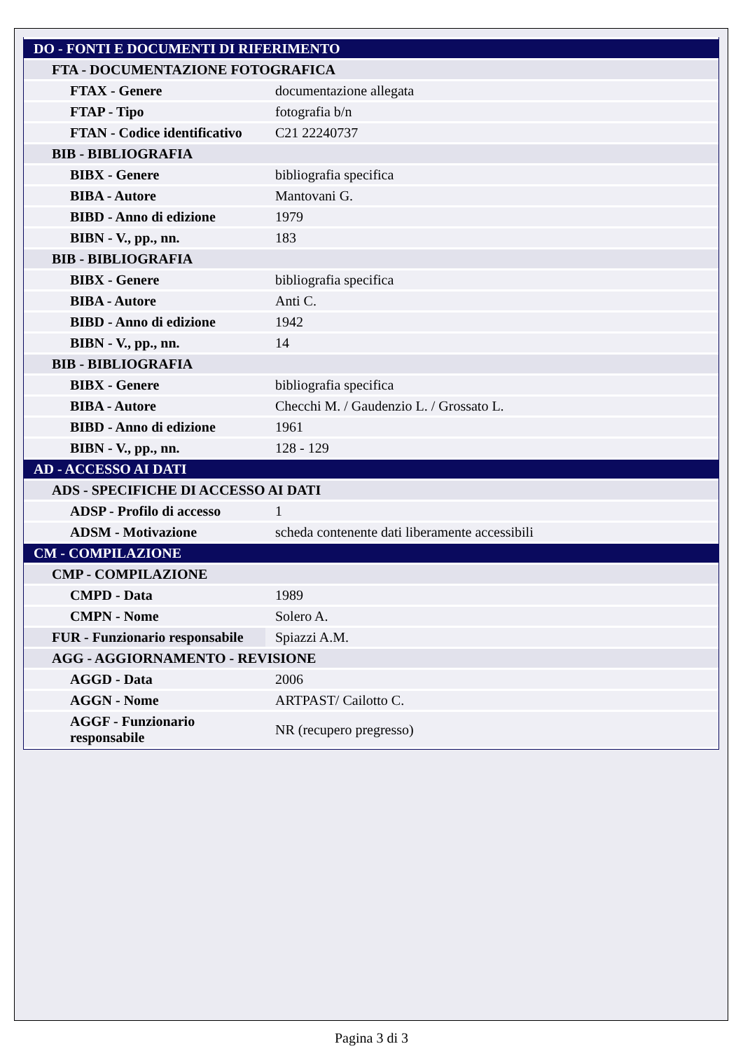| DO - FONTI E DOCUMENTI DI RIFERIMENTO | |
| FTA - DOCUMENTAZIONE FOTOGRAFICA | |
| FTAX - Genere | documentazione allegata |
| FTAP - Tipo | fotografia b/n |
| FTAN - Codice identificativo | C21 22240737 |
| BIB - BIBLIOGRAFIA | |
| BIBX - Genere | bibliografia specifica |
| BIBA - Autore | Mantovani G. |
| BIBD - Anno di edizione | 1979 |
| BIBN - V., pp., nn. | 183 |
| BIB - BIBLIOGRAFIA | |
| BIBX - Genere | bibliografia specifica |
| BIBA - Autore | Anti C. |
| BIBD - Anno di edizione | 1942 |
| BIBN - V., pp., nn. | 14 |
| BIB - BIBLIOGRAFIA | |
| BIBX - Genere | bibliografia specifica |
| BIBA - Autore | Checchi M. / Gaudenzio L. / Grossato L. |
| BIBD - Anno di edizione | 1961 |
| BIBN - V., pp., nn. | 128 - 129 |
| AD - ACCESSO AI DATI | |
| ADS - SPECIFICHE DI ACCESSO AI DATI | |
| ADSP - Profilo di accesso | 1 |
| ADSM - Motivazione | scheda contenente dati liberamente accessibili |
| CM - COMPILAZIONE | |
| CMP - COMPILAZIONE | |
| CMPD - Data | 1989 |
| CMPN - Nome | Solero A. |
| FUR - Funzionario responsabile | Spiazzi A.M. |
| AGG - AGGIORNAMENTO - REVISIONE | |
| AGGD - Data | 2006 |
| AGGN - Nome | ARTPAST/ Cailotto C. |
| AGGF - Funzionario responsabile | NR (recupero pregresso) |
Pagina 3 di 3